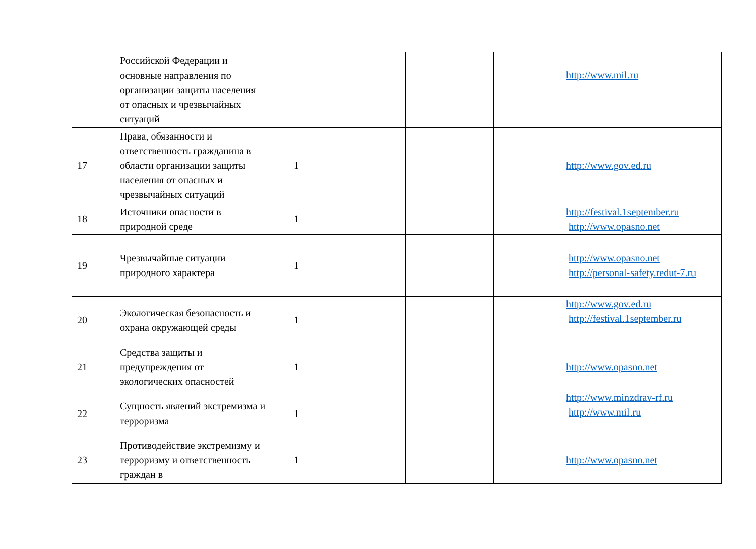| | Российской Федерации и основные направления по организации защиты населения от опасных и чрезвычайных ситуаций | | | | | http://www.mil.ru |
| 17 | Права, обязанности и ответственность гражданина в области организации защиты населения от опасных и чрезвычайных ситуаций | 1 | | | | http://www.gov.ed.ru |
| 18 | Источники опасности в природной среде | 1 | | | | http://festival.1september.ru http://www.opasno.net |
| 19 | Чрезвычайные ситуации природного характера | 1 | | | | http://www.opasno.net http://personal-safety.redut-7.ru |
| 20 | Экологическая безопасность и охрана окружающей среды | 1 | | | | http://www.gov.ed.ru http://festival.1september.ru |
| 21 | Средства защиты и предупреждения от экологических опасностей | 1 | | | | http://www.opasno.net |
| 22 | Сущность явлений экстремизма и терроризма | 1 | | | | http://www.minzdrav-rf.ru http://www.mil.ru |
| 23 | Противодействие экстремизму и терроризму и ответственность граждан в | 1 | | | | http://www.opasno.net |